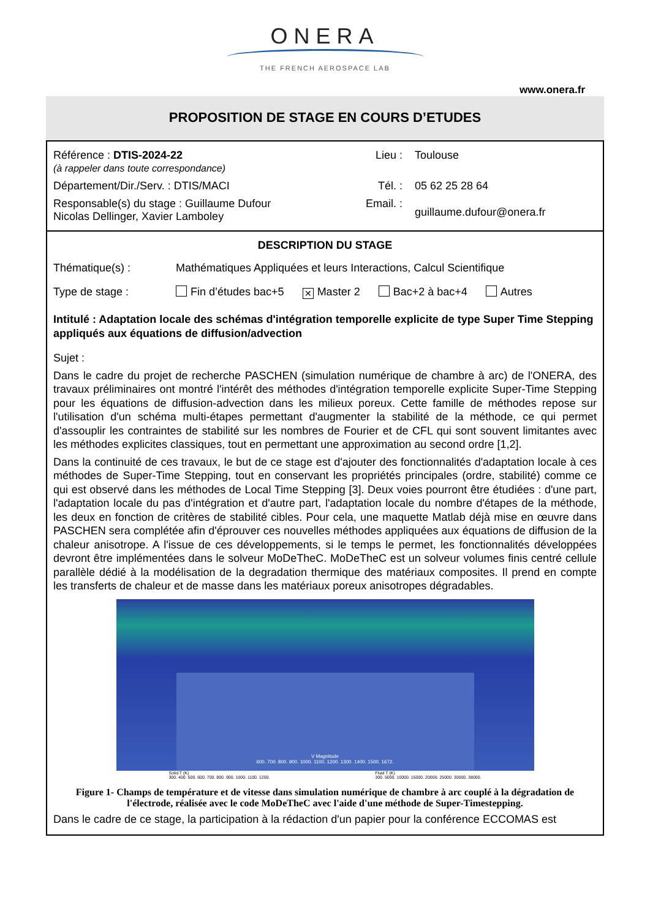ONERA
THE FRENCH AEROSPACE LAB
www.onera.fr
PROPOSITION DE STAGE EN COURS D’ETUDES
| Référence : DTIS-2024-22 (à rappeler dans toute correspondance) | Lieu : | Toulouse |
| Département/Dir./Serv. : DTIS/MACI | Tél. : | 05 62 25 28 64 |
| Responsable(s) du stage : Guillaume Dufour Nicolas Dellinger, Xavier Lamboley | Email. : | guillaume.dufour@onera.fr |
DESCRIPTION DU STAGE
| Thématique(s) : | Mathématiques Appliquées et leurs Interactions, Calcul Scientifique |
| Type de stage : | Fin d’études bac+5 ✕ Master 2 Bac+2 à bac+4 Autres |
Intitulé : Adaptation locale des schémas d'intégration temporelle explicite de type Super Time Stepping appliqués aux équations de diffusion/advection
Sujet :
Dans le cadre du projet de recherche PASCHEN (simulation numérique de chambre à arc) de l'ONERA, des travaux préliminaires ont montré l'intérêt des méthodes d'intégration temporelle explicite Super-Time Stepping pour les équations de diffusion-advection dans les milieux poreux. Cette famille de méthodes repose sur l'utilisation d'un schéma multi-étapes permettant d'augmenter la stabilité de la méthode, ce qui permet d'assouplir les contraintes de stabilité sur les nombres de Fourier et de CFL qui sont souvent limitantes avec les méthodes explicites classiques, tout en permettant une approximation au second ordre [1,2].
Dans la continuité de ces travaux, le but de ce stage est d'ajouter des fonctionnalités d'adaptation locale à ces méthodes de Super-Time Stepping, tout en conservant les propriétés principales (ordre, stabilité) comme ce qui est observé dans les méthodes de Local Time Stepping [3]. Deux voies pourront être étudiées : d'une part, l'adaptation locale du pas d'intégration et d'autre part, l'adaptation locale du nombre d'étapes de la méthode, les deux en fonction de critères de stabilité cibles. Pour cela, une maquette Matlab déjà mise en œuvre dans PASCHEN sera complétée afin d'éprouver ces nouvelles méthodes appliquées aux équations de diffusion de la chaleur anisotrope. A l'issue de ces développements, si le temps le permet, les fonctionnalités développées devront être implémentées dans le solveur MoDeTheC. MoDeTheC est un solveur volumes finis centré cellule parallèle dédié à la modélisation de la degradation thermique des matériaux composites. Il prend en compte les transferts de chaleur et de masse dans les matériaux poreux anisotropes dégradables.
V Magnitude
600. 700. 800. 900. 1000. 1100. 1200. 1300. 1400. 1500. 1672.
Solid T (K)
300. 400. 500. 600. 700. 800. 900. 1000. 1100. 1250.
Fluid T (K)
300. 5000. 10000. 15000. 20000. 25000. 30000. 38000.
Figure 1- Champs de température et de vitesse dans simulation numérique de chambre à arc couplé à la dégradation de l'électrode, réalisée avec le code MoDeTheC avec l'aide d'une méthode de Super-Timestepping.
Dans le cadre de ce stage, la participation à la rédaction d'un papier pour la conférence ECCOMAS est